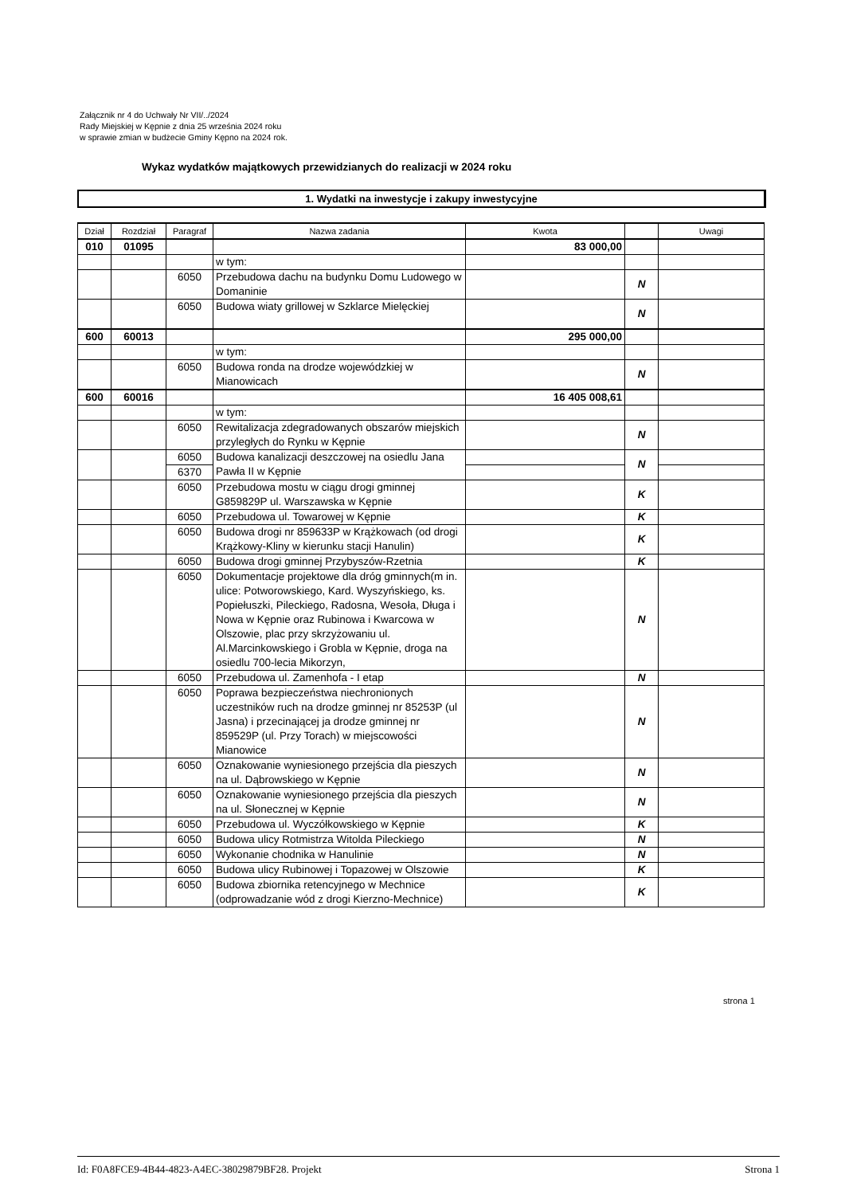Załącznik nr 4 do Uchwały Nr VII/../2024
Rady Miejskiej w Kępnie z dnia 25 września 2024 roku
w sprawie zmian w budżecie Gminy Kępno na 2024 rok.
Wykaz wydatków majątkowych przewidzianych do realizacji w 2024 roku
1. Wydatki na inwestycje i zakupy inwestycyjne
| Dział | Rozdział | Paragraf | Nazwa zadania | Kwota | | Uwagi |
| --- | --- | --- | --- | --- | --- | --- |
| 010 | 01095 | | | 83 000,00 | | |
| | | | w tym: | | | |
| | | 6050 | Przebudowa dachu na budynku Domu Ludowego w Domaninie | | N | |
| | | 6050 | Budowa wiaty grillowej w Szklarce Mielęckiej | | N | |
| 600 | 60013 | | | 295 000,00 | | |
| | | | w tym: | | | |
| | | 6050 | Budowa ronda na drodze wojewódzkiej w Mianowicach | | N | |
| 600 | 60016 | | | 16 405 008,61 | | |
| | | | w tym: | | | |
| | | 6050 | Rewitalizacja zdegradowanych obszarów miejskich przyległych do Rynku w Kępnie | | N | |
| | | 6050 | Budowa kanalizacji deszczowej na osiedlu Jana Pawła II w Kępnie | | N | |
| | | 6370 | | | | |
| | | 6050 | Przebudowa mostu w ciągu drogi gminnej G859829P ul. Warszawska w Kępnie | | K | |
| | | 6050 | Przebudowa ul. Towarowej w Kępnie | | K | |
| | | 6050 | Budowa drogi nr 859633P w Krążkowach (od drogi Krążkowy-Kliny w kierunku stacji Hanulin) | | K | |
| | | 6050 | Budowa drogi gminnej Przybyszów-Rzetnia | | K | |
| | | 6050 | Dokumentacje projektowe dla dróg gminnych(m in. ulice: Potworowskiego, Kard. Wyszyńskiego, ks. Popiełuszki, Pileckiego, Radosna, Wesoła, Długa i Nowa w Kępnie oraz Rubinowa i Kwarcowa w Olszowie, plac przy skrzyżowaniu ul. Al.Marcinkowskiego i Grobla w Kępnie, droga na osiedlu 700-lecia Mikorzyn, | | N | |
| | | 6050 | Przebudowa ul. Zamenhofa - I etap | | N | |
| | | 6050 | Poprawa bezpieczeństwa niechronionych uczestników ruch na drodze gminnej nr 85253P (ul Jasna) i przecinającej ja drodze gminnej nr 859529P (ul. Przy Torach) w miejscowości Mianowice | | N | |
| | | 6050 | Oznakowanie wyniesionego przejścia dla pieszych na ul. Dąbrowskiego w Kępnie | | N | |
| | | 6050 | Oznakowanie wyniesionego przejścia dla pieszych na ul. Słonecznej w Kępnie | | N | |
| | | 6050 | Przebudowa ul. Wyczółkowskiego w Kępnie | | K | |
| | | 6050 | Budowa ulicy Rotmistrza Witolda Pileckiego | | N | |
| | | 6050 | Wykonanie chodnika w Hanulinie | | N | |
| | | 6050 | Budowa ulicy Rubinowej i Topazowej w Olszowie | | K | |
| | | 6050 | Budowa zbiornika retencyjnego w Mechnice (odprowadzanie wód z drogi Kierzno-Mechnice) | | K | |
strona 1
Id: F0A8FCE9-4B44-4823-A4EC-38029879BF28. Projekt Strona 1